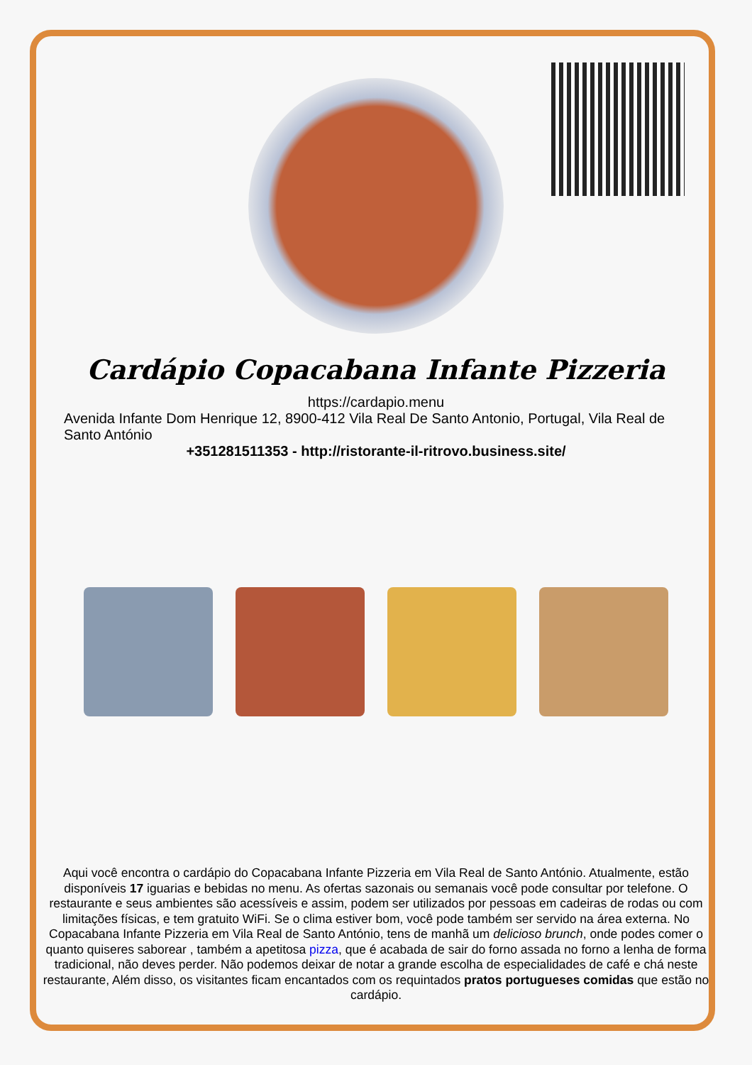Cardápio Copacabana Infante Pizzeria
https://cardapio.menu
Avenida Infante Dom Henrique 12, 8900-412 Vila Real De Santo Antonio, Portugal, Vila Real de Santo António
+351281511353 - http://ristorante-il-ritrovo.business.site/
Aqui você encontra o cardápio do Copacabana Infante Pizzeria em Vila Real de Santo António. Atualmente, estão disponíveis 17 iguarias e bebidas no menu. As ofertas sazonais ou semanais você pode consultar por telefone. O restaurante e seus ambientes são acessíveis e assim, podem ser utilizados por pessoas em cadeiras de rodas ou com limitações físicas, e tem gratuito WiFi. Se o clima estiver bom, você pode também ser servido na área externa. No Copacabana Infante Pizzeria em Vila Real de Santo António, tens de manhã um delicioso brunch, onde podes comer o quanto quiseres saborear , também a apetitosa pizza, que é acabada de sair do forno assada no forno a lenha de forma tradicional, não deves perder. Não podemos deixar de notar a grande escolha de especialidades de café e chá neste restaurante, Além disso, os visitantes ficam encantados com os requintados pratos portugueses comidas que estão no cardápio.